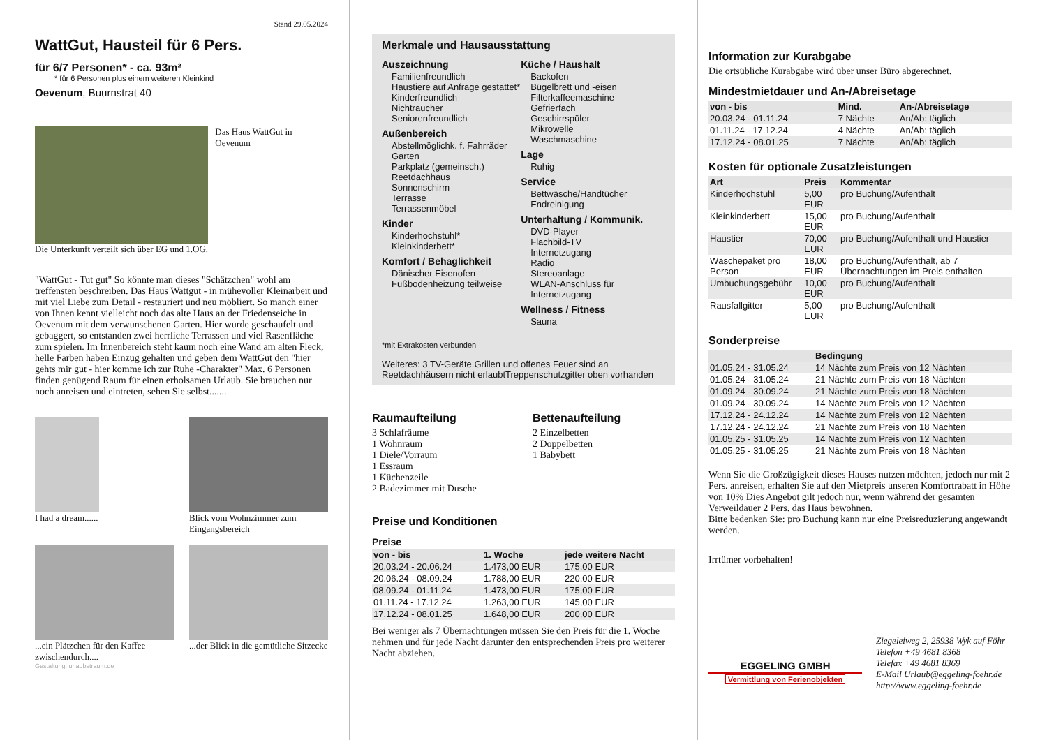Stand 29.05.2024
WattGut, Hausteil für 6 Pers.
für 6/7 Personen* - ca. 93m²
* für 6 Personen plus einem weiteren Kleinkind
Oevenum, Buurnstrat 40
Das Haus WattGut in Oevenum
Die Unterkunft verteilt sich über EG und 1.OG.
"WattGut - Tut gut" So könnte man dieses "Schätzchen" wohl am treffensten beschreiben. Das Haus Wattgut - in mühevoller Kleinarbeit und mit viel Liebe zum Detail - restauriert und neu möbliert. So manch einer von Ihnen kennt vielleicht noch das alte Haus an der Friedenseiche in Oevenum mit dem verwunschenen Garten. Hier wurde geschaufelt und gebaggert, so entstanden zwei herrliche Terrassen und viel Rasenfläche zum spielen. Im Innenbereich steht kaum noch eine Wand am alten Fleck, helle Farben haben Einzug gehalten und geben dem WattGut den "hier gehts mir gut - hier komme ich zur Ruhe -Charakter" Max. 6 Personen finden genügend Raum für einen erholsamen Urlaub. Sie brauchen nur noch anreisen und eintreten, sehen Sie selbst.......
I had a dream...... Blick vom Wohnzimmer zum Eingangsbereich
...ein Plätzchen für den Kaffee zwischendurch....
...der Blick in die gemütliche Sitzecke
Gestaltung: urlaubstraum.de
Merkmale und Hausausstattung
Auszeichnung
Familienfreundlich
Haustiere auf Anfrage gestattet*
Kinderfreundlich
Nichtraucher
Seniorenfreundlich
Außenbereich
Abstellmöglichk. f. Fahrräder
Garten
Parkplatz (gemeinsch.)
Reetdachhaus
Sonnenschirm
Terrasse
Terrassenmöbel
Kinder
Kinderhochstuhl*
Kleinkinderbett*
Komfort / Behaglichkeit
Dänischer Eisenofen
Fußbodenheizung teilweise
Küche / Haushalt
Backofen
Bügelbrett und -eisen
Filterkaffeemaschine
Gefrierfach
Geschirrspüler
Mikrowelle
Waschmaschine
Lage
Ruhig
Service
Bettwäsche/Handtücher
Endreinigung
Unterhaltung / Kommunik.
DVD-Player
Flachbild-TV
Internetzugang
Radio
Stereoanlage
WLAN-Anschluss für Internetzugang
Wellness / Fitness
Sauna
*mit Extrakosten verbunden
Weiteres: 3 TV-Geräte.Grillen und offenes Feuer sind an Reetdachhäusern nicht erlaubtTreppenschutzgitter oben vorhanden
Raumaufteilung
3 Schlafräume
1 Wohnraum
1 Diele/Vorraum
1 Essraum
1 Küchenzeile
2 Badezimmer mit Dusche
Bettenaufteilung
2 Einzelbetten
2 Doppelbetten
1 Babybett
Preise und Konditionen
Preise
| von - bis | 1. Woche | jede weitere Nacht |
| --- | --- | --- |
| 20.03.24 - 20.06.24 | 1.473,00 EUR | 175,00 EUR |
| 20.06.24 - 08.09.24 | 1.788,00 EUR | 220,00 EUR |
| 08.09.24 - 01.11.24 | 1.473,00 EUR | 175,00 EUR |
| 01.11.24 - 17.12.24 | 1.263,00 EUR | 145,00 EUR |
| 17.12.24 - 08.01.25 | 1.648,00 EUR | 200,00 EUR |
Bei weniger als 7 Übernachtungen müssen Sie den Preis für die 1. Woche nehmen und für jede Nacht darunter den entsprechenden Preis pro weiterer Nacht abziehen.
Information zur Kurabgabe
Die ortsübliche Kurabgabe wird über unser Büro abgerechnet.
Mindestmietdauer und An-/Abreisetage
| von - bis | Mind. | An-/Abreisetage |
| --- | --- | --- |
| 20.03.24 - 01.11.24 | 7 Nächte | An/Ab: täglich |
| 01.11.24 - 17.12.24 | 4 Nächte | An/Ab: täglich |
| 17.12.24 - 08.01.25 | 7 Nächte | An/Ab: täglich |
Kosten für optionale Zusatzleistungen
| Art | Preis | Kommentar |
| --- | --- | --- |
| Kinderhochstuhl | 5,00 EUR | pro Buchung/Aufenthalt |
| Kleinkinderbett | 15,00 EUR | pro Buchung/Aufenthalt |
| Haustier | 70,00 EUR | pro Buchung/Aufenthalt und Haustier |
| Wäschepaket pro Person | 18,00 EUR | pro Buchung/Aufenthalt, ab 7 Übernachtungen im Preis enthalten |
| Umbuchungsgebühr | 10,00 EUR | pro Buchung/Aufenthalt |
| Rausfallgitter | 5,00 EUR | pro Buchung/Aufenthalt |
Sonderpreise
| | Bedingung |
| --- | --- |
| 01.05.24 - 31.05.24 | 14 Nächte zum Preis von 12 Nächten |
| 01.05.24 - 31.05.24 | 21 Nächte zum Preis von 18 Nächten |
| 01.09.24 - 30.09.24 | 21 Nächte zum Preis von 18 Nächten |
| 01.09.24 - 30.09.24 | 14 Nächte zum Preis von 12 Nächten |
| 17.12.24 - 24.12.24 | 14 Nächte zum Preis von 12 Nächten |
| 17.12.24 - 24.12.24 | 21 Nächte zum Preis von 18 Nächten |
| 01.05.25 - 31.05.25 | 14 Nächte zum Preis von 12 Nächten |
| 01.05.25 - 31.05.25 | 21 Nächte zum Preis von 18 Nächten |
Wenn Sie die Großzügigkeit dieses Hauses nutzen möchten, jedoch nur mit 2 Pers. anreisen, erhalten Sie auf den Mietpreis unseren Komfortrabatt in Höhe von 10% Dies Angebot gilt jedoch nur, wenn während der gesamten Verweildauer 2 Pers. das Haus bewohnen.
Bitte bedenken Sie: pro Buchung kann nur eine Preisreduzierung angewandt werden.
Irrtümer vorbehalten!
EGGELING GMBH
Vermittlung von Ferienobjekten
Ziegeleiweg 2, 25938 Wyk auf Föhr
Telefon +49 4681 8368
Telefax +49 4681 8369
E-Mail Urlaub@eggeling-foehr.de
http://www.eggeling-foehr.de